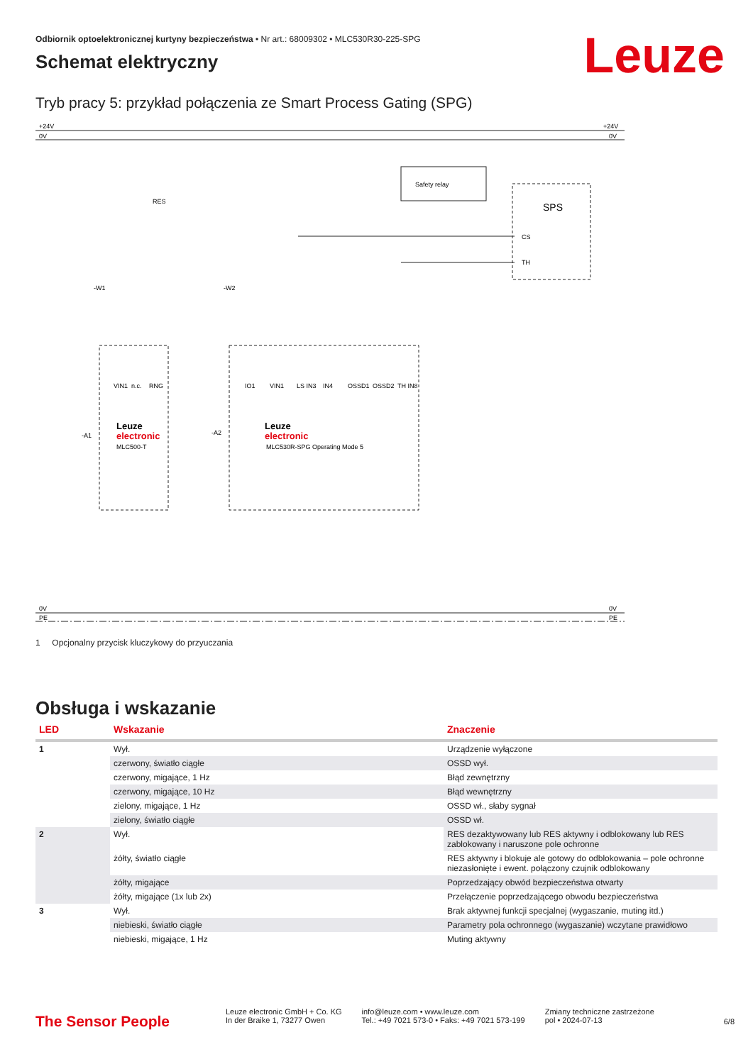Odbiornik optoelektronicznej kurtyny bezpieczeństwa • Nr art.: 68009302 • MLC530R30-225-SPG
Leuze
Schemat elektryczny
Tryb pracy 5: przykład połączenia ze Smart Process Gating (SPG)
+24V
0V
+24V
0V
RES
Safety relay
SPS
CS
TH
-W1
-W2
-A1
-A2
Leuze
electronic
MLC500-T
Leuze
electronic
MLC530R-SPG Operating Mode 5
VIN1
n.c.
RNG
IO1
VIN1
LS IN3
IN4
OSSD1
OSSD2
TH IN8
0V
PE
0V
PE
1 Opcjonalny przycisk kluczykowy do przyuczania
Obsługa i wskazanie
| LED | Wskazanie | Znaczenie |
| --- | --- | --- |
| 1 | Wył. | Urządzenie wyłączone |
| | czerwony, światło ciągłe | OSSD wył. |
| | czerwony, migające, 1 Hz | Błąd zewnętrzny |
| | czerwony, migające, 10 Hz | Błąd wewnętrzny |
| | zielony, migające, 1 Hz | OSSD wł., słaby sygnał |
| | zielony, światło ciągłe | OSSD wł. |
| 2 | Wył. | RES dezaktywowany lub RES aktywny i odblokowany lub RES zablokowany i naruszone pole ochronne |
| | żółty, światło ciągłe | RES aktywny i blokuje ale gotowy do odblokowania – pole ochronne niezasłonięte i ewent. połączony czujnik odblokowany |
| | żółty, migające | Poprzedzający obwód bezpieczeństwa otwarty |
| | żółty, migające (1x lub 2x) | Przełączenie poprzedzającego obwodu bezpieczeństwa |
| 3 | Wył. | Brak aktywnej funkcji specjalnej (wygaszanie, muting itd.) |
| | niebieski, światło ciągłe | Parametry pola ochronnego (wygaszanie) wczytane prawidłowo |
| | niebieski, migające, 1 Hz | Muting aktywny |
The Sensor People
Leuze electronic GmbH + Co. KG
In der Braike 1, 73277 Owen
info@leuze.com • www.leuze.com
Tel.: +49 7021 573-0 • Faks: +49 7021 573-199
Zmiany techniczne zastrzeżone
pol • 2024-07-13
6/8